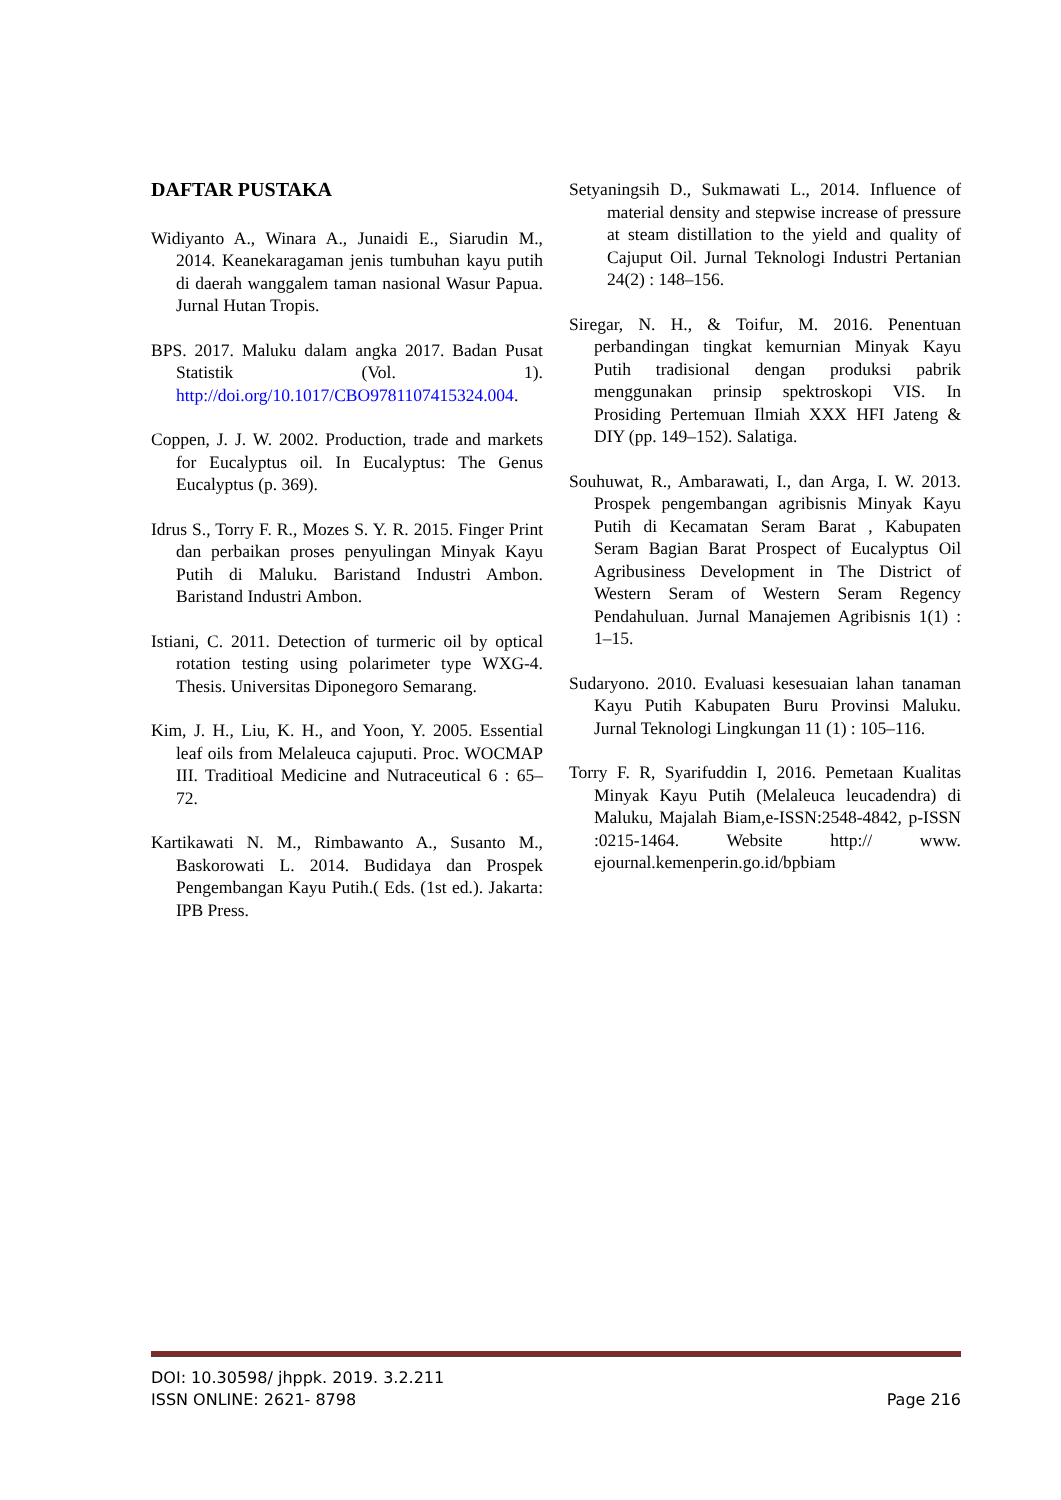DAFTAR PUSTAKA
Widiyanto A., Winara A., Junaidi E., Siarudin M., 2014. Keanekaragaman jenis tumbuhan kayu putih di daerah wanggalem taman nasional Wasur Papua. Jurnal Hutan Tropis.
BPS. 2017. Maluku dalam angka 2017. Badan Pusat Statistik (Vol. 1). http://doi.org/10.1017/CBO9781107415324.004.
Coppen, J. J. W. 2002. Production, trade and markets for Eucalyptus oil. In Eucalyptus: The Genus Eucalyptus (p. 369).
Idrus S., Torry F. R., Mozes S. Y. R. 2015. Finger Print dan perbaikan proses penyulingan Minyak Kayu Putih di Maluku. Baristand Industri Ambon. Baristand Industri Ambon.
Istiani, C. 2011. Detection of turmeric oil by optical rotation testing using polarimeter type WXG-4. Thesis. Universitas Diponegoro Semarang.
Kim, J. H., Liu, K. H., and Yoon, Y. 2005. Essential leaf oils from Melaleuca cajuputi. Proc. WOCMAP III. Traditioal Medicine and Nutraceutical 6 : 65–72.
Kartikawati N. M., Rimbawanto A., Susanto M., Baskorowati L. 2014. Budidaya dan Prospek Pengembangan Kayu Putih.( Eds. (1st ed.). Jakarta: IPB Press.
Setyaningsih D., Sukmawati L., 2014. Influence of material density and stepwise increase of pressure at steam distillation to the yield and quality of Cajuput Oil. Jurnal Teknologi Industri Pertanian 24(2) : 148–156.
Siregar, N. H., & Toifur, M. 2016. Penentuan perbandingan tingkat kemurnian Minyak Kayu Putih tradisional dengan produksi pabrik menggunakan prinsip spektroskopi VIS. In Prosiding Pertemuan Ilmiah XXX HFI Jateng & DIY (pp. 149–152). Salatiga.
Souhuwat, R., Ambarawati, I., dan Arga, I. W. 2013. Prospek pengembangan agribisnis Minyak Kayu Putih di Kecamatan Seram Barat , Kabupaten Seram Bagian Barat Prospect of Eucalyptus Oil Agribusiness Development in The District of Western Seram of Western Seram Regency Pendahuluan. Jurnal Manajemen Agribisnis 1(1) : 1–15.
Sudaryono. 2010. Evaluasi kesesuaian lahan tanaman Kayu Putih Kabupaten Buru Provinsi Maluku. Jurnal Teknologi Lingkungan 11 (1) : 105–116.
Torry F. R, Syarifuddin I, 2016. Pemetaan Kualitas Minyak Kayu Putih (Melaleuca leucadendra) di Maluku, Majalah Biam,e-ISSN:2548-4842, p-ISSN :0215-1464. Website http:// www. ejournal.kemenperin.go.id/bpbiam
DOI: 10.30598/ jhppk. 2019. 3.2.211
ISSN ONLINE: 2621- 8798
Page 216